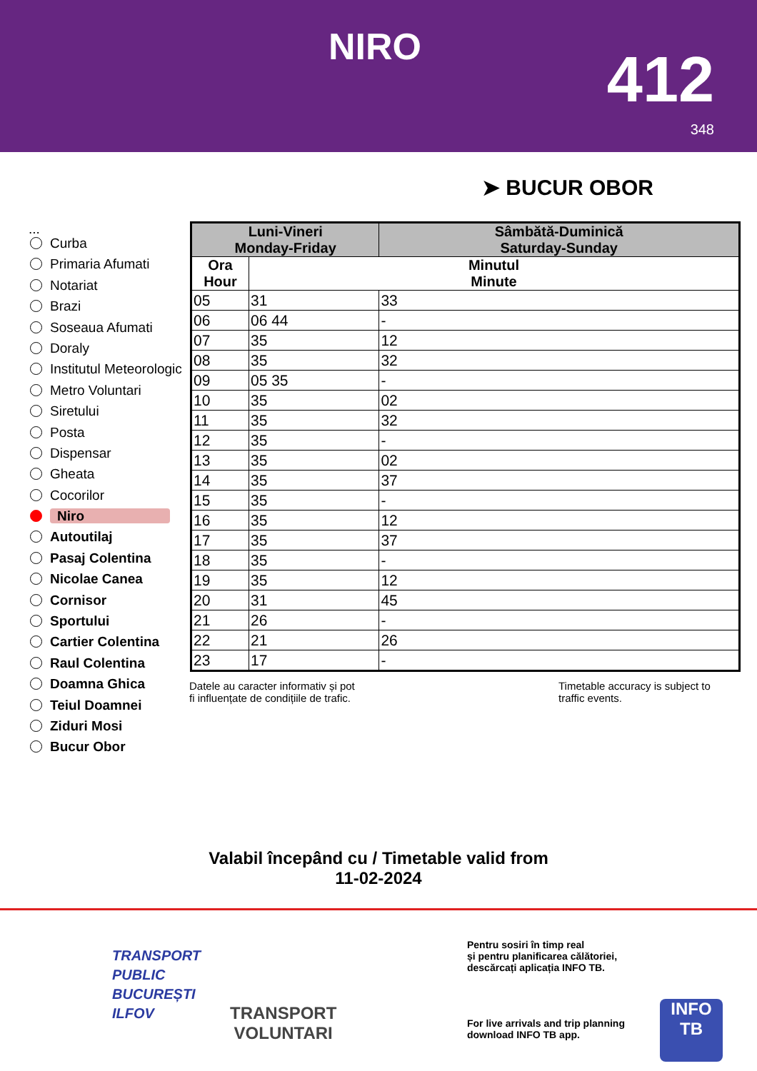NIRO 412
348
➤ BUCUR OBOR
...
Curba
Primaria Afumati
Notariat
Brazi
Soseaua Afumati
Doraly
Institutul Meteorologic
Metro Voluntari
Siretului
Posta
Dispensar
Gheata
Cocorilor
Niro
Autoutilaj
Pasaj Colentina
Nicolae Canea
Cornisor
Sportului
Cartier Colentina
Raul Colentina
Doamna Ghica
Teiul Doamnei
Ziduri Mosi
Bucur Obor
| Luni-Vineri Monday-Friday | | Sâmbătă-Duminică Saturday-Sunday |
| --- | --- | --- |
| Ora Hour | Minutul Minute | |
| 05 | 31 | 33 |
| 06 | 06 44 | - |
| 07 | 35 | 12 |
| 08 | 35 | 32 |
| 09 | 05 35 | - |
| 10 | 35 | 02 |
| 11 | 35 | 32 |
| 12 | 35 | - |
| 13 | 35 | 02 |
| 14 | 35 | 37 |
| 15 | 35 | - |
| 16 | 35 | 12 |
| 17 | 35 | 37 |
| 18 | 35 | - |
| 19 | 35 | 12 |
| 20 | 31 | 45 |
| 21 | 26 | - |
| 22 | 21 | 26 |
| 23 | 17 | - |
Datele au caracter informativ și pot
fi influențate de condițiile de trafic.
Timetable accuracy is subject to
traffic events.
Valabil începând cu / Timetable valid from
11-02-2024
TRANSPORT
PUBLIC
BUCUREȘTI
ILFOV
TRANSPORT
VOLUNTARI
Pentru sosiri în timp real
și pentru planificarea călătoriei,
descărcați aplicația INFO TB.
For live arrivals and trip planning
download INFO TB app.
INFO
TB